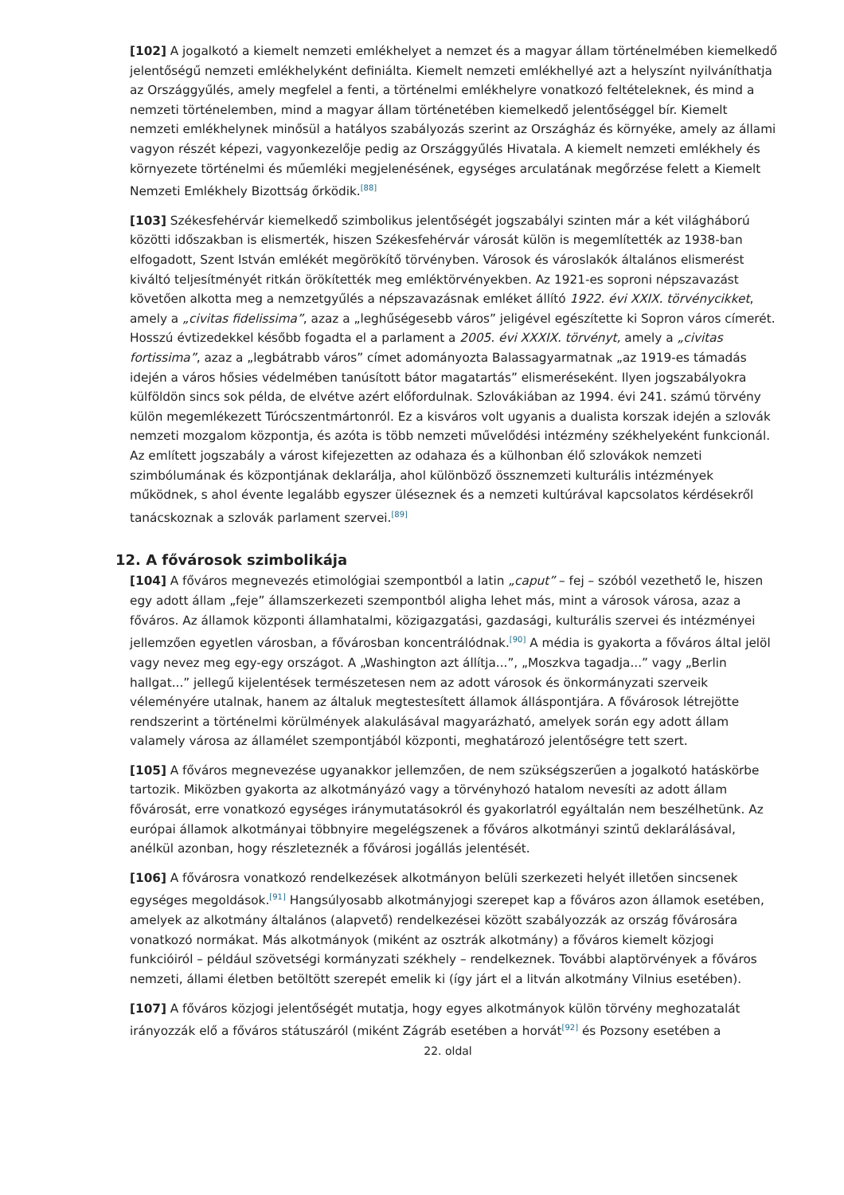[102] A jogalkotó a kiemelt nemzeti emlékhelyet a nemzet és a magyar állam történelmében kiemelkedő jelentőségű nemzeti emlékhelyként definiálta. Kiemelt nemzeti emlékhellyé azt a helyszínt nyilváníthatja az Országgyűlés, amely megfelel a fenti, a történelmi emlékhelyre vonatkozó feltételeknek, és mind a nemzeti történelemben, mind a magyar állam történetében kiemelkedő jelentőséggel bír. Kiemelt nemzeti emlékhelynek minősül a hatályos szabályozás szerint az Országház és környéke, amely az állami vagyon részét képezi, vagyonkezelője pedig az Országgyűlés Hivatala. A kiemelt nemzeti emlékhely és környezete történelmi és műemléki megjelenésének, egységes arculatának megőrzése felett a Kiemelt Nemzeti Emlékhely Bizottság őrködik.<sup>[88]</sup>
[103] Székesfehérvár kiemelkedő szimbolikus jelentőségét jogszabályi szinten már a két világháború közötti időszakban is elismerték, hiszen Székesfehérvár városát külön is megemlítették az 1938-ban elfogadott, Szent István emlékét megörökítő törvényben. Városok és városlakók általános elismerést kiváltó teljesítményét ritkán örökítették meg emléktörvényekben. Az 1921-es soproni népszavazást követően alkotta meg a nemzetgyűlés a népszavazásnak emléket állító 1922. évi XXIX. törvénycikket, amely a „civitas fidelissima”, azaz a „leghűségesebb város” jeligével egészítette ki Sopron város címerét. Hosszú évtizedekkel később fogadta el a parlament a 2005. évi XXXIX. törvényt, amely a „civitas fortissima”, azaz a „legbátrabb város” címet adományozta Balassagyarmatnak „az 1919-es támadás idején a város hősies védelmében tanúsított bátor magatartás” elismeréseként. Ilyen jogszabályokra külföldön sincs sok példa, de elvétve azért előfordulnak. Szlovákiában az 1994. évi 241. számú törvény külön megemlékezett Túrócszentmártonról. Ez a kisváros volt ugyanis a dualista korszak idején a szlovák nemzeti mozgalom központja, és azóta is több nemzeti művelődési intézmény székhelyeként funkcionál. Az említett jogszabály a várost kifejezetten az odahaza és a külhonban élő szlovákok nemzeti szimbólumának és központjának deklarálja, ahol különböző össznemzeti kulturális intézmények működnek, s ahol évente legalább egyszer üléseznek és a nemzeti kultúrával kapcsolatos kérdésekről tanácskoznak a szlovák parlament szervei.<sup>[89]</sup>
12. A fővárosok szimbolikája
[104] A főváros megnevezés etimológiai szempontból a latin „caput” – fej – szóból vezethető le, hiszen egy adott állam „feje” államszerkezeti szempontból aligha lehet más, mint a városok városa, azaz a főváros. Az államok központi államhatalmi, közigazgatási, gazdasági, kulturális szervei és intézményei jellemzően egyetlen városban, a fővárosban koncentrálódnak.<sup>[90]</sup> A média is gyakorta a főváros által jelöl vagy nevez meg egy-egy országot. A „Washington azt állítja...”, „Moszkva tagadja...” vagy „Berlin hallgat...” jellegű kijelentések természetesen nem az adott városok és önkormányzati szerveik véleményére utalnak, hanem az általuk megtestesített államok álláspontjára. A fővárosok létrejötte rendszerint a történelmi körülmények alakulásával magyarázható, amelyek során egy adott állam valamely városa az államélet szempontjából központi, meghatározó jelentőségre tett szert.
[105] A főváros megnevezése ugyanakkor jellemzően, de nem szükségszerűen a jogalkotó hatáskörbe tartozik. Miközben gyakorta az alkotmányázó vagy a törvényhozó hatalom nevesíti az adott állam fővárosát, erre vonatkozó egységes iránymutatásokról és gyakorlatról egyáltalán nem beszélhetünk. Az európai államok alkotmányai többnyire megelégszenek a főváros alkotmányi szintű deklarálásával, anélkül azonban, hogy részleteznék a fővárosi jogállás jelentését.
[106] A fővárosra vonatkozó rendelkezések alkotmányon belüli szerkezeti helyét illetően sincsenek egységes megoldások.<sup>[91]</sup> Hangsúlyosabb alkotmányjogi szerepet kap a főváros azon államok esetében, amelyek az alkotmány általános (alapvető) rendelkezései között szabályozzák az ország fővárosára vonatkozó normákat. Más alkotmányok (miként az osztrák alkotmány) a főváros kiemelt közjogi funkcióiról – például szövetségi kormányzati székhely – rendelkeznek. További alaptörvények a főváros nemzeti, állami életben betöltött szerepét emelik ki (így járt el a litván alkotmány Vilnius esetében).
[107] A főváros közjogi jelentőségét mutatja, hogy egyes alkotmányok külön törvény meghozatalát irányozzák elő a főváros státuszáról (miként Zágráb esetében a horvát<sup>[92]</sup> és Pozsony esetében a
22. oldal